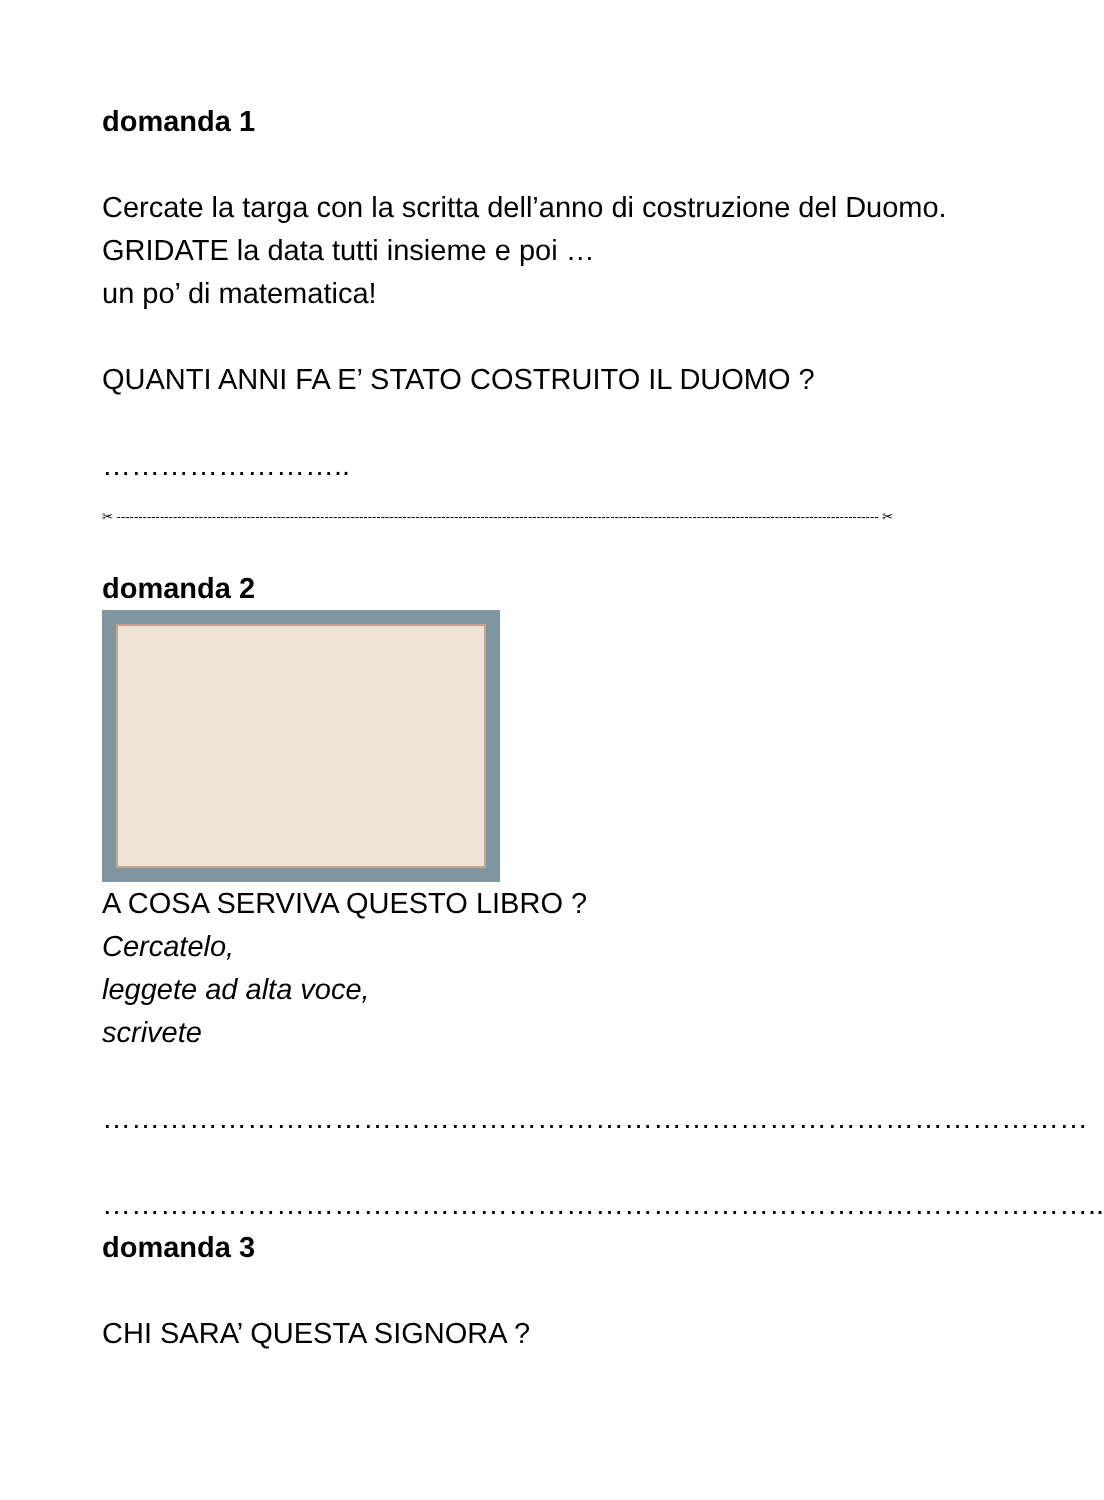domanda 1
Cercate la targa con la scritta dell’anno di costruzione del Duomo.
GRIDATE la data tutti insieme e poi …
un po’ di matematica!
QUANTI ANNI FA E’ STATO COSTRUITO IL DUOMO ?
……………………..
✂ -------------------------------------------------------------------------------------------------------------------------------------------------------------------------------- ✂
domanda 2
A COSA SERVIVA QUESTO LIBRO ?
Cercatelo,
leggete ad alta voce,
scrivete
…………………………………………………………………………………………
…………………………………………………………………………………………..
domanda 3
CHI SARA’ QUESTA SIGNORA ?